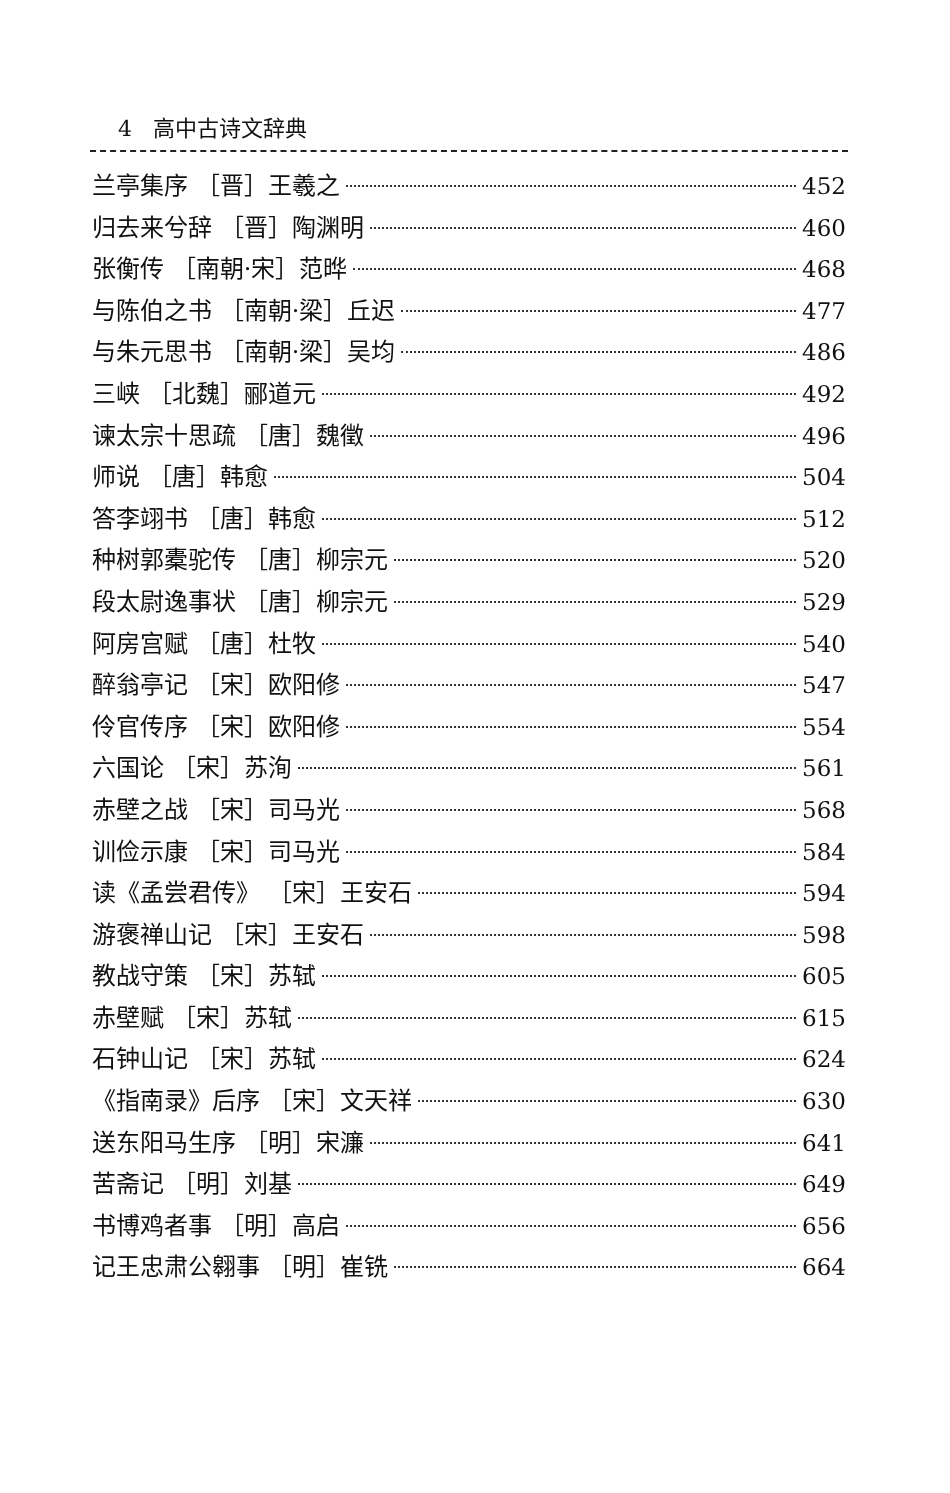4 高中古诗文辞典
兰亭集序 ［晋］王羲之 452
归去来兮辞 ［晋］陶渊明 460
张衡传 ［南朝·宋］范晔 468
与陈伯之书 ［南朝·梁］丘迟 477
与朱元思书 ［南朝·梁］吴均 486
三峡 ［北魏］郦道元 492
谏太宗十思疏 ［唐］魏徵 496
师说 ［唐］韩愈 504
答李翊书 ［唐］韩愈 512
种树郭橐驼传 ［唐］柳宗元 520
段太尉逸事状 ［唐］柳宗元 529
阿房宫赋 ［唐］杜牧 540
醉翁亭记 ［宋］欧阳修 547
伶官传序 ［宋］欧阳修 554
六国论 ［宋］苏洵 561
赤壁之战 ［宋］司马光 568
训俭示康 ［宋］司马光 584
读《孟尝君传》 ［宋］王安石 594
游褒禅山记 ［宋］王安石 598
教战守策 ［宋］苏轼 605
赤壁赋 ［宋］苏轼 615
石钟山记 ［宋］苏轼 624
《指南录》后序 ［宋］文天祥 630
送东阳马生序 ［明］宋濂 641
苦斋记 ［明］刘基 649
书博鸡者事 ［明］高启 656
记王忠肃公翱事 ［明］崔铣 664